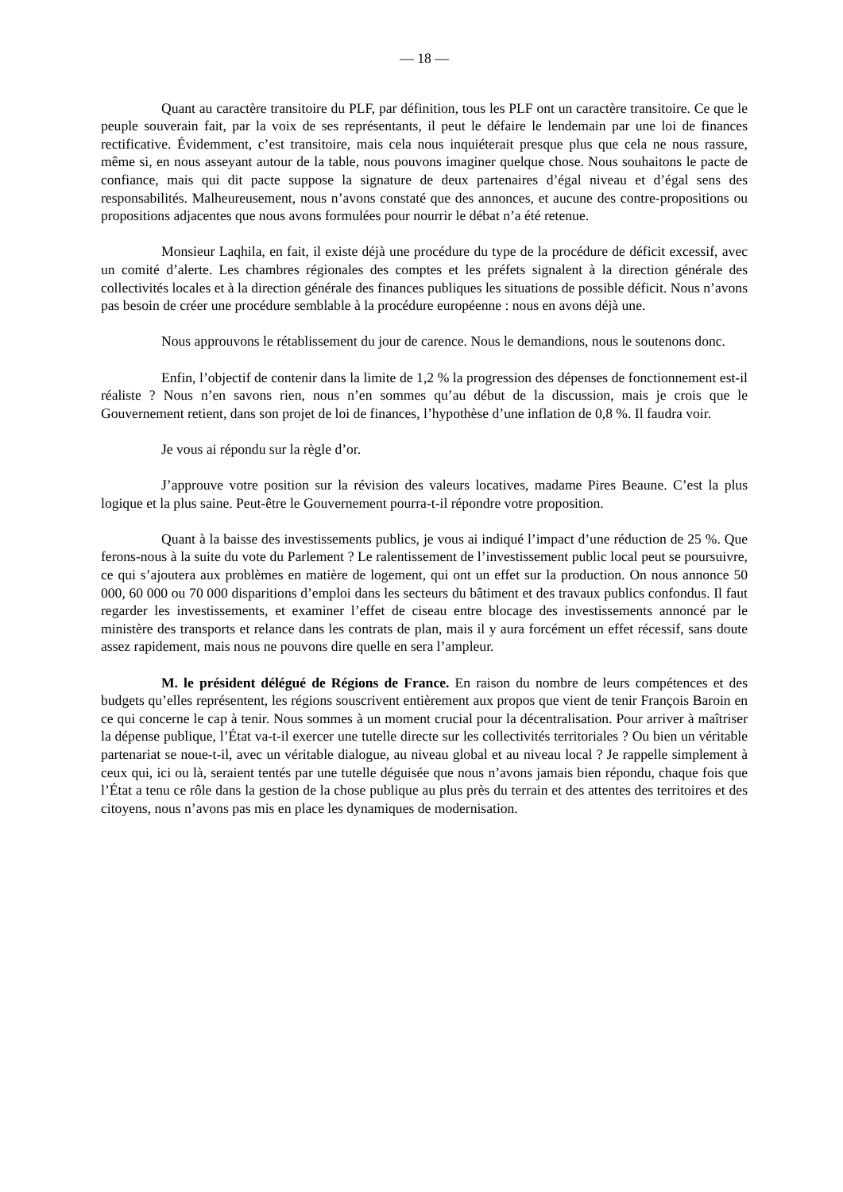— 18 —
Quant au caractère transitoire du PLF, par définition, tous les PLF ont un caractère transitoire. Ce que le peuple souverain fait, par la voix de ses représentants, il peut le défaire le lendemain par une loi de finances rectificative. Évidemment, c’est transitoire, mais cela nous inquiéterait presque plus que cela ne nous rassure, même si, en nous asseyant autour de la table, nous pouvons imaginer quelque chose. Nous souhaitons le pacte de confiance, mais qui dit pacte suppose la signature de deux partenaires d’égal niveau et d’égal sens des responsabilités. Malheureusement, nous n’avons constaté que des annonces, et aucune des contre-propositions ou propositions adjacentes que nous avons formulées pour nourrir le débat n’a été retenue.
Monsieur Laqhila, en fait, il existe déjà une procédure du type de la procédure de déficit excessif, avec un comité d’alerte. Les chambres régionales des comptes et les préfets signalent à la direction générale des collectivités locales et à la direction générale des finances publiques les situations de possible déficit. Nous n’avons pas besoin de créer une procédure semblable à la procédure européenne : nous en avons déjà une.
Nous approuvons le rétablissement du jour de carence. Nous le demandions, nous le soutenons donc.
Enfin, l’objectif de contenir dans la limite de 1,2 % la progression des dépenses de fonctionnement est-il réaliste ? Nous n’en savons rien, nous n’en sommes qu’au début de la discussion, mais je crois que le Gouvernement retient, dans son projet de loi de finances, l’hypothèse d’une inflation de 0,8 %. Il faudra voir.
Je vous ai répondu sur la règle d’or.
J’approuve votre position sur la révision des valeurs locatives, madame Pires Beaune. C’est la plus logique et la plus saine. Peut-être le Gouvernement pourra-t-il répondre votre proposition.
Quant à la baisse des investissements publics, je vous ai indiqué l’impact d’une réduction de 25 %. Que ferons-nous à la suite du vote du Parlement ? Le ralentissement de l’investissement public local peut se poursuivre, ce qui s’ajoutera aux problèmes en matière de logement, qui ont un effet sur la production. On nous annonce 50 000, 60 000 ou 70 000 disparitions d’emploi dans les secteurs du bâtiment et des travaux publics confondus. Il faut regarder les investissements, et examiner l’effet de ciseau entre blocage des investissements annoncé par le ministère des transports et relance dans les contrats de plan, mais il y aura forcément un effet récessif, sans doute assez rapidement, mais nous ne pouvons dire quelle en sera l’ampleur.
M. le président délégué de Régions de France. En raison du nombre de leurs compétences et des budgets qu’elles représentent, les régions souscrivent entièrement aux propos que vient de tenir François Baroin en ce qui concerne le cap à tenir. Nous sommes à un moment crucial pour la décentralisation. Pour arriver à maîtriser la dépense publique, l’État va-t-il exercer une tutelle directe sur les collectivités territoriales ? Ou bien un véritable partenariat se noue-t-il, avec un véritable dialogue, au niveau global et au niveau local ? Je rappelle simplement à ceux qui, ici ou là, seraient tentés par une tutelle déguisée que nous n’avons jamais bien répondu, chaque fois que l’État a tenu ce rôle dans la gestion de la chose publique au plus près du terrain et des attentes des territoires et des citoyens, nous n’avons pas mis en place les dynamiques de modernisation.